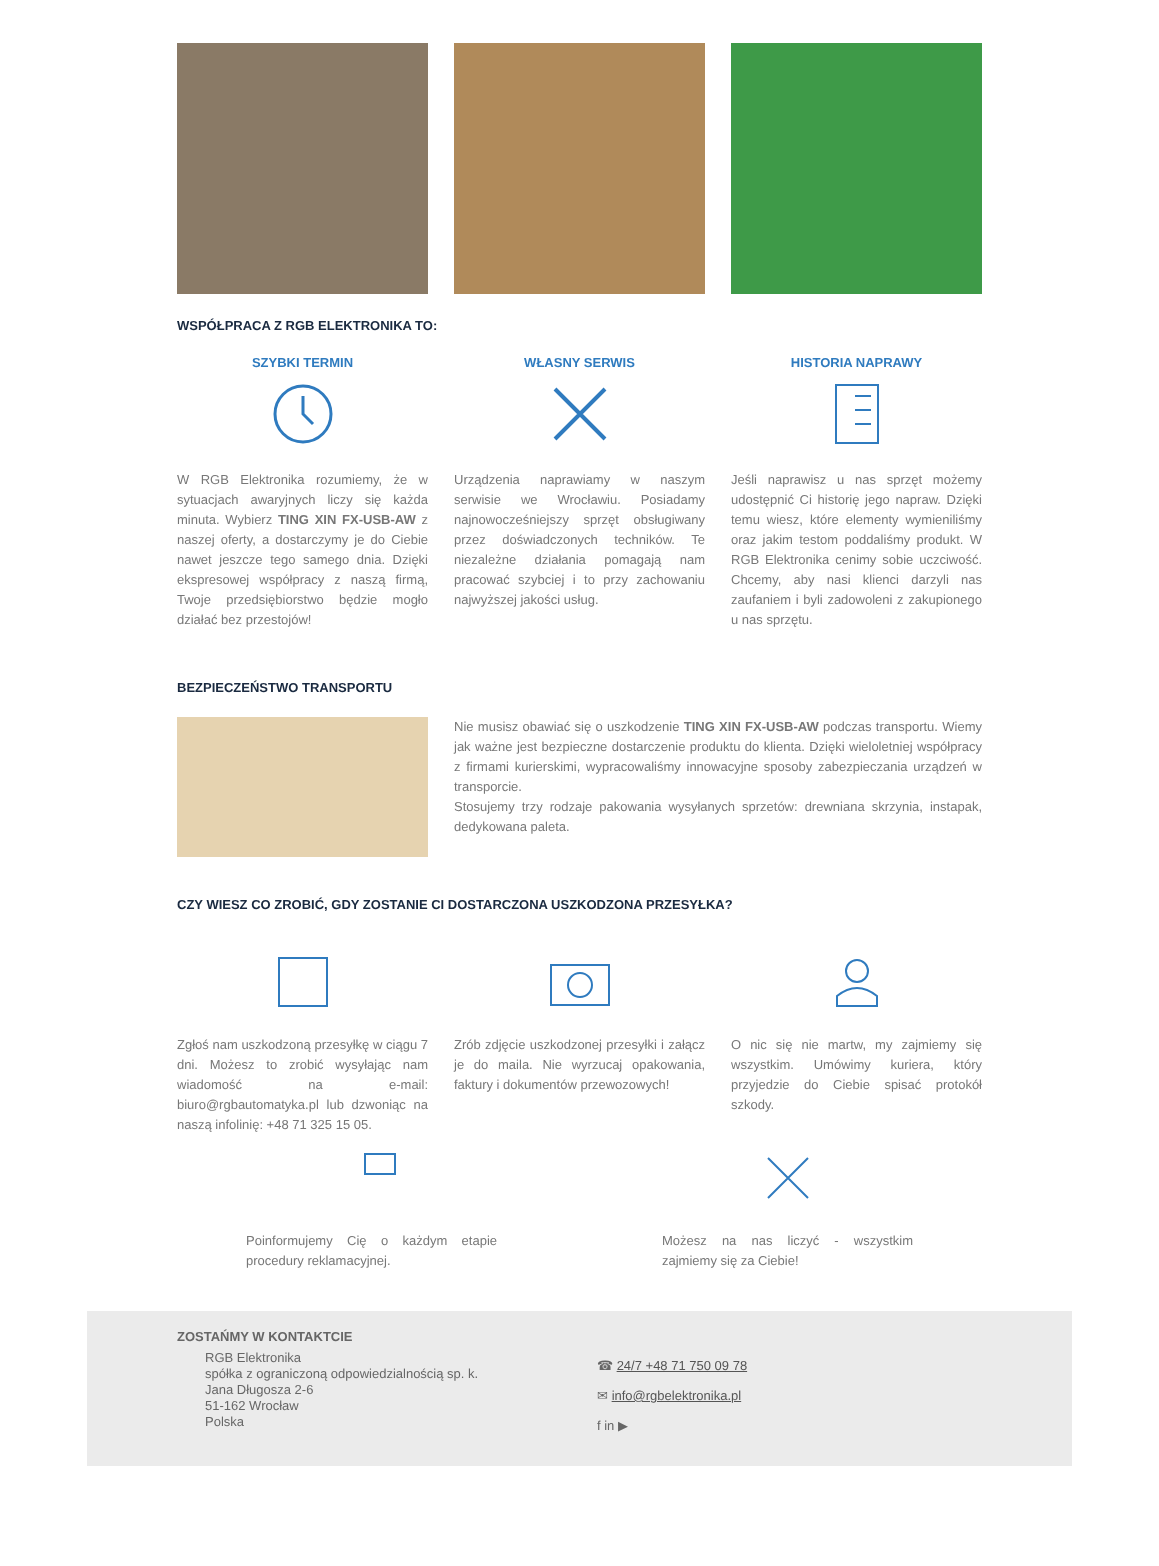WSPÓŁPRACA Z RGB ELEKTRONIKA TO:
SZYBKI TERMIN
W RGB Elektronika rozumiemy, że w sytuacjach awaryjnych liczy się każda minuta. Wybierz TING XIN FX-USB-AW z naszej oferty, a dostarczymy je do Ciebie nawet jeszcze tego samego dnia. Dzięki ekspresowej współpracy z naszą firmą, Twoje przedsiębiorstwo będzie mogło działać bez przestojów!
WŁASNY SERWIS
Urządzenia naprawiamy w naszym serwisie we Wrocławiu. Posiadamy najnowocześniejszy sprzęt obsługiwany przez doświadczonych techników. Te niezależne działania pomagają nam pracować szybciej i to przy zachowaniu najwyższej jakości usług.
HISTORIA NAPRAWY
Jeśli naprawisz u nas sprzęt możemy udostępnić Ci historię jego napraw. Dzięki temu wiesz, które elementy wymieniliśmy oraz jakim testom poddaliśmy produkt. W RGB Elektronika cenimy sobie uczciwość. Chcemy, aby nasi klienci darzyli nas zaufaniem i byli zadowoleni z zakupionego u nas sprzętu.
BEZPIECZEŃSTWO TRANSPORTU
Nie musisz obawiać się o uszkodzenie TING XIN FX-USB-AW podczas transportu. Wiemy jak ważne jest bezpieczne dostarczenie produktu do klienta. Dzięki wieloletniej współpracy z firmami kurierskimi, wypracowaliśmy innowacyjne sposoby zabezpieczania urządzeń w transporcie.
Stosujemy trzy rodzaje pakowania wysyłanych sprzetów: drewniana skrzynia, instapak, dedykowana paleta.
CZY WIESZ CO ZROBIĆ, GDY ZOSTANIE CI DOSTARCZONA USZKODZONA PRZESYŁKA?
Zgłoś nam uszkodzoną przesyłkę w ciągu 7 dni. Możesz to zrobić wysyłając nam wiadomość na e-mail: biuro@rgbautomatyka.pl lub dzwoniąc na naszą infolinię: +48 71 325 15 05.
Zrób zdjęcie uszkodzonej przesyłki i załącz je do maila. Nie wyrzucaj opakowania, faktury i dokumentów przewozowych!
O nic się nie martw, my zajmiemy się wszystkim. Umówimy kuriera, który przyjedzie do Ciebie spisać protokół szkody.
Poinformujemy Cię o każdym etapie procedury reklamacyjnej.
Możesz na nas liczyć - wszystkim zajmiemy się za Ciebie!
ZOSTAŃMY W KONTAKTCIE
RGB Elektronika
spółka z ograniczoną odpowiedzialnością sp. k.
Jana Długosza 2-6
51-162 Wrocław
Polska
☎ 24/7 +48 71 750 09 78
✉ info@rgbelektronika.pl
f in ▶